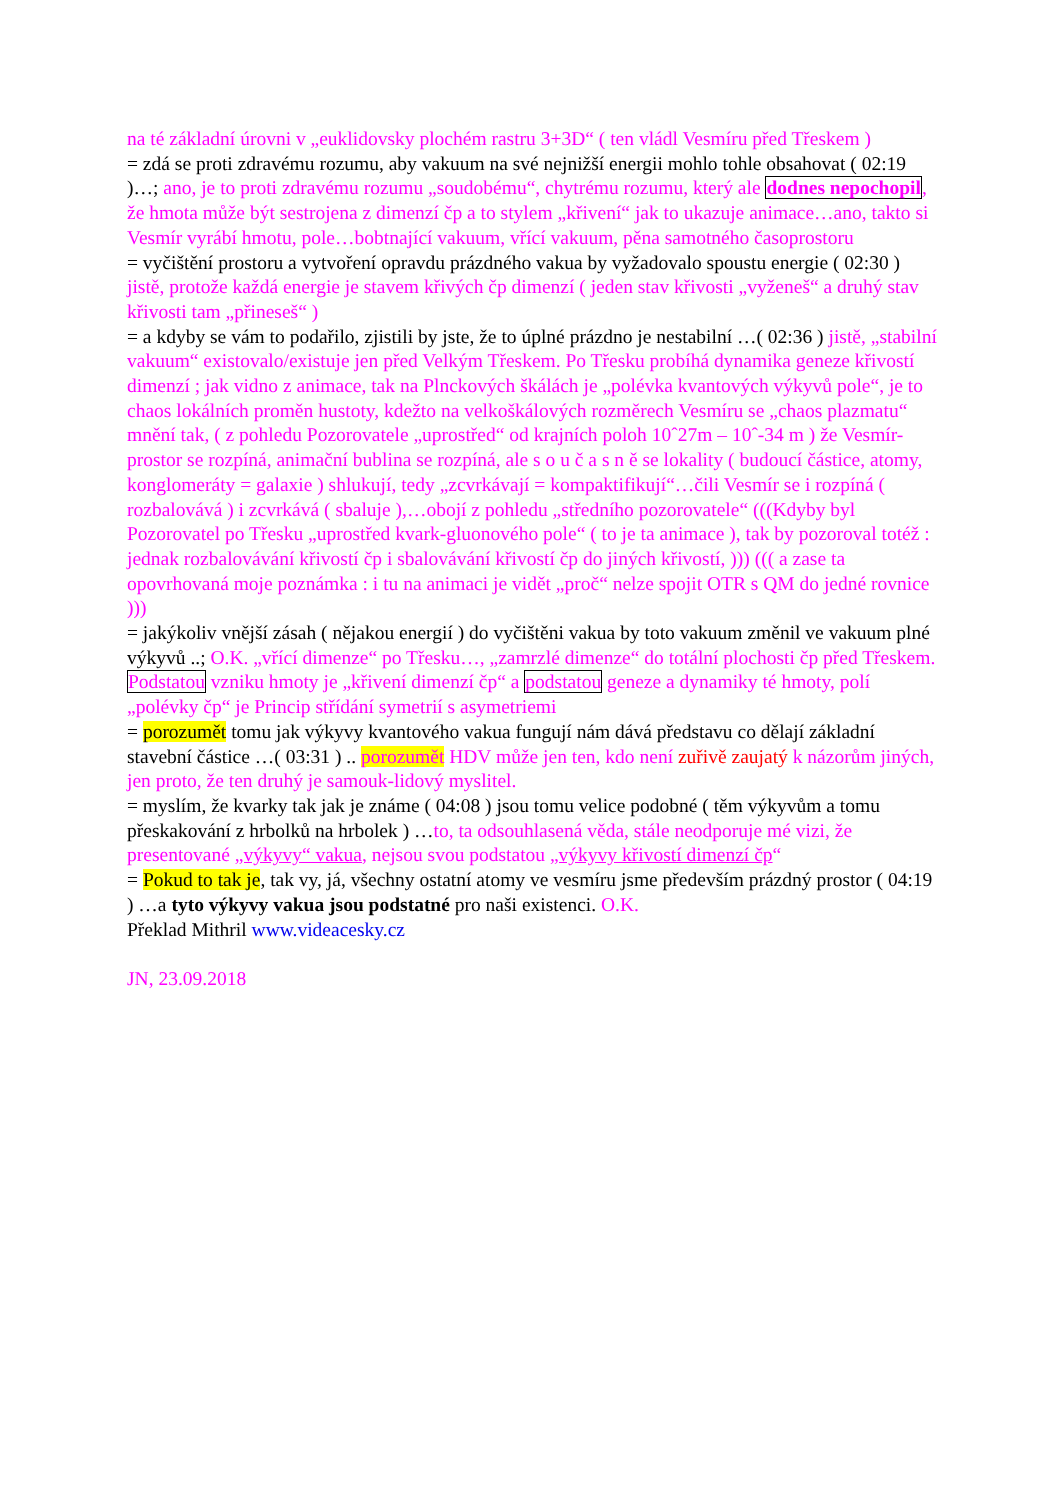na té základní úrovni v „euklidovsky plochém rastru 3+3D“ ( ten vládl Vesmíru před Třeskem )
= zdá se proti zdravému rozumu, aby vakuum na své nejnižší energii mohlo tohle obsahovat ( 02:19 )…; ano, je to proti zdravému rozumu „soudobému“, chytrému rozumu, který ale dodnes nepochopil, že hmota může být sestrojena z dimenzí čp a to stylem „křivení“ jak to ukazuje animace…ano, takto si Vesmír vyrábí hmotu, pole…bobtnající vakuum, vřící vakuum, pěna samotného časoprostoru
= vyčištění prostoru a vytvoření opravdu prázdného vakua by vyžadovalo spoustu energie ( 02:30 ) jistě, protože každá energie je stavem křivých čp dimenzí ( jeden stav křivosti „vyženeš“ a druhý stav křivosti tam „přineseš“ )
= a kdyby se vám to podařilo, zjistili by jste, že to úplné prázdno je nestabilní …( 02:36 ) jistě, „stabilní vakuum“ existovalo/existuje jen před Velkým Třeskem. Po Třesku probíhá dynamika geneze křivostí dimenzí ; jak vidno z animace, tak na Plnckových škálách je „polévka kvantových výkyvů pole“, je to chaos lokálních proměn hustoty, kdežto na velkoškálových rozměrech Vesmíru se „chaos plazmatu“ mnění tak, ( z pohledu Pozorovatele „uprostřed“ od krajních poloh 10ˆ27m – 10ˆ-34 m ) že Vesmír-prostor se rozpíná, animační bublina se rozpíná, ale s o u č a s n ě se lokality ( budoucí částice, atomy, konglomeráty = galaxie ) shlukují, tedy „zcvrkávají = kompaktifikují“…čili Vesmír se i rozpíná ( rozbalovává ) i zcvrkává ( sbaluje ),…obojí z pohledu „středního pozorovatele“ (((Kdyby byl Pozorovatel po Třesku „uprostřed kvark-gluonového pole“ ( to je ta animace ), tak by pozoroval totéž : jednak rozbalovávání křivostí čp i sbalovávání křivostí čp do jiných křivostí, ))) ((( a zase ta opovrhovaná moje poznámka : i tu na animaci je vidět „proč“ nelze spojit OTR s QM do jedné rovnice )))
= jakýkoliv vnější zásah ( nějakou energií ) do vyčištěni vakua by toto vakuum změnil ve vakuum plné výkyvů ..; O.K. „vřící dimenze“ po Třesku…, „zamrzlé dimenze“ do totální plochosti čp před Třeskem. Podstatou vzniku hmoty je „křivení dimenzí čp“ a podstatou geneze a dynamiky té hmoty, polí „polévky čp“ je Princip střídání symetrií s asymetriemi
= porozumět tomu jak výkyvy kvantového vakua fungují nám dává představu co dělají základní stavební částice …( 03:31 ) .. porozumět HDV může jen ten, kdo není zuřivě zaujatý k názorům jiných, jen proto, že ten druhý je samouk-lidový myslitel.
= myslím, že kvarky tak jak je známe ( 04:08 ) jsou tomu velice podobné ( těm výkyvům a tomu přeskakování z hrbolků na hrbolek ) …to, ta odsouhlasená věda, stále neodporuje mé vizi, že presentované „výkyvy“ vakua, nejsou svou podstatou „výkyvy křivostí dimenzí čp“
= Pokud to tak je, tak vy, já, všechny ostatní atomy ve vesmíru jsme především prázdný prostor ( 04:19 ) …a tyto výkyvy vakua jsou podstatné pro naši existenci. O.K.
Překlad Mithril www.videacesky.cz
JN, 23.09.2018